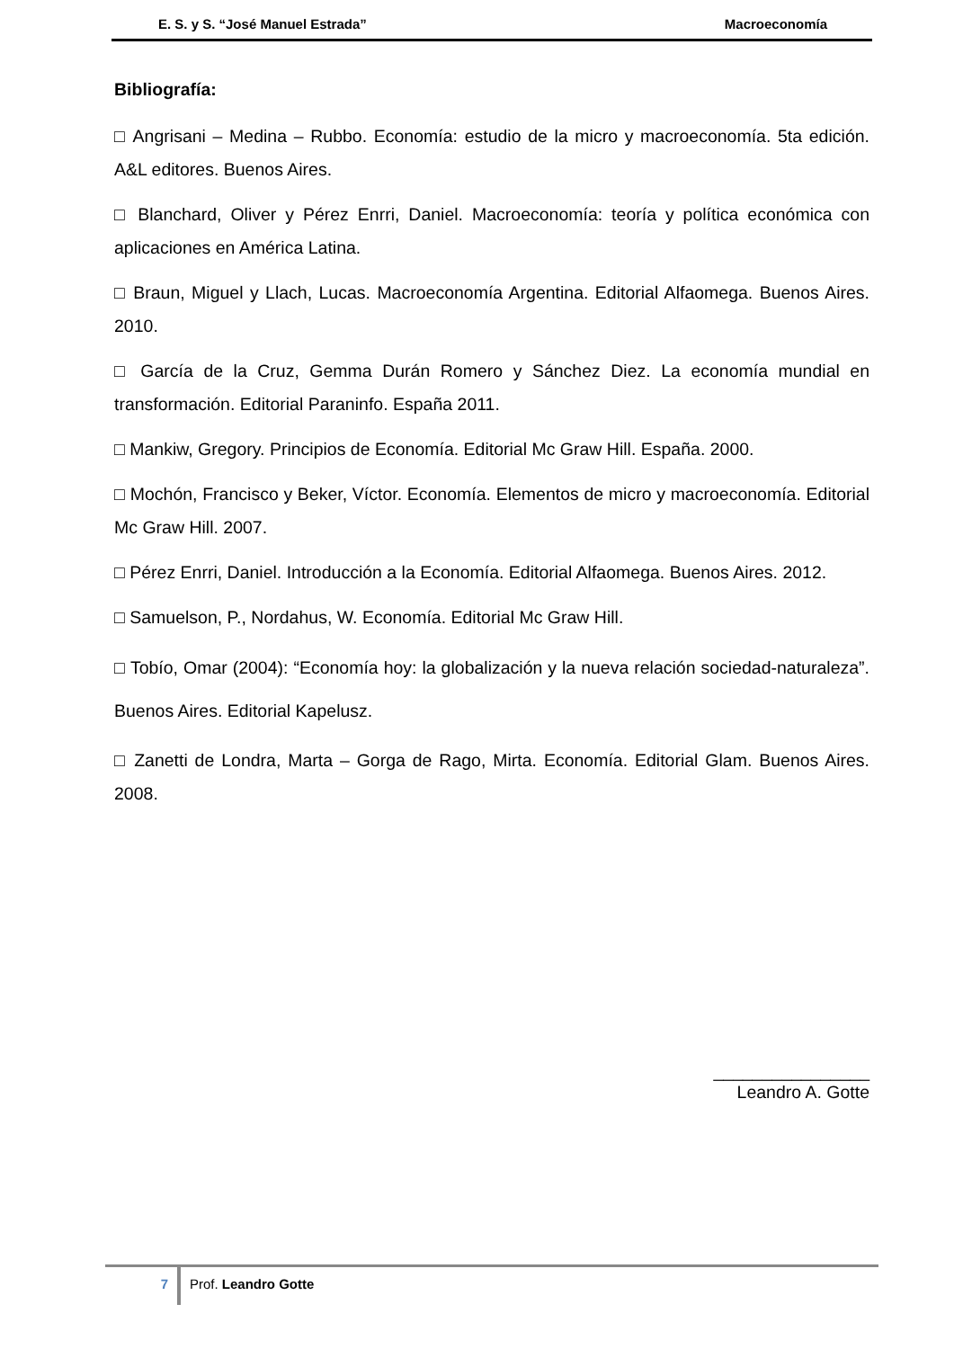E. S. y S. “José Manuel Estrada” Macroeconomía
Bibliografía:
□ Angrisani – Medina – Rubbo. Economía: estudio de la micro y macroeconomía. 5ta edición. A&L editores. Buenos Aires.
□ Blanchard, Oliver y Pérez Enrri, Daniel. Macroeconomía: teoría y política económica con aplicaciones en América Latina.
□ Braun, Miguel y Llach, Lucas. Macroeconomía Argentina. Editorial Alfaomega. Buenos Aires. 2010.
□ García de la Cruz, Gemma Durán Romero y Sánchez Diez. La economía mundial en transformación. Editorial Paraninfo. España 2011.
□ Mankiw, Gregory. Principios de Economía. Editorial Mc Graw Hill. España. 2000.
□ Mochón, Francisco y Beker, Víctor. Economía. Elementos de micro y macroeconomía. Editorial Mc Graw Hill. 2007.
□ Pérez Enrri, Daniel. Introducción a la Economía. Editorial Alfaomega. Buenos Aires. 2012.
□ Samuelson, P., Nordahus, W. Economía. Editorial Mc Graw Hill.
□ Tobío, Omar (2004): “Economía hoy: la globalización y la nueva relación sociedad-naturaleza”. Buenos Aires. Editorial Kapelusz.
□ Zanetti de Londra, Marta – Gorga de Rago, Mirta. Economía. Editorial Glam. Buenos Aires. 2008.
________________
Leandro A. Gotte
7 Prof. Leandro Gotte